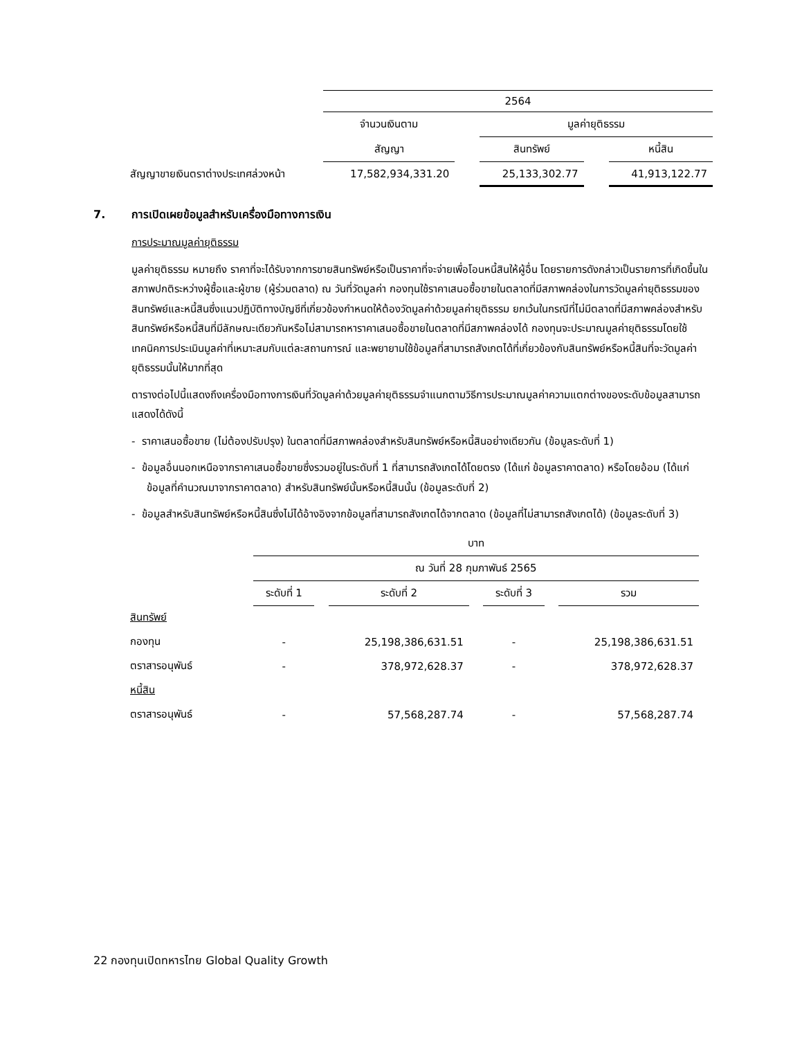| | 2564 | | | | |
| | จำนวนเงินตาม | | มูลค่ายุติธรรม | | |
| | สัญญา | | สินทรัพย์ | | หนี้สิน |
| สัญญาขายเงินตราต่างประเทศล่วงหน้า | 17,582,934,331.20 | | 25,133,302.77 | | 41,913,122.77 |
7. การเปิดเผยข้อมูลสำหรับเครื่องมือทางการเงิน
การประมาณมูลค่ายุติธรรม
มูลค่ายุติธรรม หมายถึง ราคาที่จะได้รับจากการขายสินทรัพย์หรือเป็นราคาที่จะจ่ายเพื่อโอนหนี้สินให้ผู้อื่น โดยรายการดังกล่าวเป็นรายการที่เกิดขึ้นในสภาพปกติระหว่างผู้ซื้อและผู้ขาย (ผู้ร่วมตลาด) ณ วันที่วัดมูลค่า กองทุนใช้ราคาเสนอซื้อขายในตลาดที่มีสภาพคล่องในการวัดมูลค่ายุติธรรมของสินทรัพย์และหนี้สินซึ่งแนวปฏิบัติทางบัญชีที่เกี่ยวข้องกำหนดให้ต้องวัดมูลค่าด้วยมูลค่ายุติธรรม ยกเว้นในกรณีที่ไม่มีตลาดที่มีสภาพคล่องสำหรับสินทรัพย์หรือหนี้สินที่มีลักษณะเดียวกันหรือไม่สามารถหาราคาเสนอซื้อขายในตลาดที่มีสภาพคล่องได้ กองทุนจะประมาณมูลค่ายุติธรรมโดยใช้เทคนิคการประเมินมูลค่าที่เหมาะสมกับแต่ละสถานการณ์ และพยายามใช้ข้อมูลที่สามารถสังเกตได้ที่เกี่ยวข้องกับสินทรัพย์หรือหนี้สินที่จะวัดมูลค่ายุติธรรมนั้นให้มากที่สุด
ตารางต่อไปนี้แสดงถึงเครื่องมือทางการเงินที่วัดมูลค่าด้วยมูลค่ายุติธรรมจำแนกตามวิธีการประมาณมูลค่าความแตกต่างของระดับข้อมูลสามารถแสดงได้ดังนี้
- ราคาเสนอซื้อขาย (ไม่ต้องปรับปรุง) ในตลาดที่มีสภาพคล่องสำหรับสินทรัพย์หรือหนี้สินอย่างเดียวกัน (ข้อมูลระดับที่ 1)
- ข้อมูลอื่นนอกเหนือจากราคาเสนอซื้อขายซึ่งรวมอยู่ในระดับที่ 1 ที่สามารถสังเกตได้โดยตรง (ได้แก่ ข้อมูลราคาตลาด) หรือโดยอ้อม (ได้แก่ ข้อมูลที่คำนวณมาจากราคาตลาด) สำหรับสินทรัพย์นั้นหรือหนี้สินนั้น (ข้อมูลระดับที่ 2)
- ข้อมูลสำหรับสินทรัพย์หรือหนี้สินซึ่งไม่ได้อ้างอิงจากข้อมูลที่สามารถสังเกตได้จากตลาด (ข้อมูลที่ไม่สามารถสังเกตได้) (ข้อมูลระดับที่ 3)
| | บาท | | | | | | |
| | ณ วันที่ 28 กุมภาพันธ์ 2565 | | | | | | |
| | ระดับที่ 1 | | ระดับที่ 2 | | ระดับที่ 3 | | รวม |
| สินทรัพย์ | | | | | | | |
| กองทุน | - | | 25,198,386,631.51 | | - | | 25,198,386,631.51 |
| ตราสารอนุพันธ์ | - | | 378,972,628.37 | | - | | 378,972,628.37 |
| หนี้สิน | | | | | | | |
| ตราสารอนุพันธ์ | - | | 57,568,287.74 | | - | | 57,568,287.74 |
22 กองทุนเปิดทหารไทย Global Quality Growth